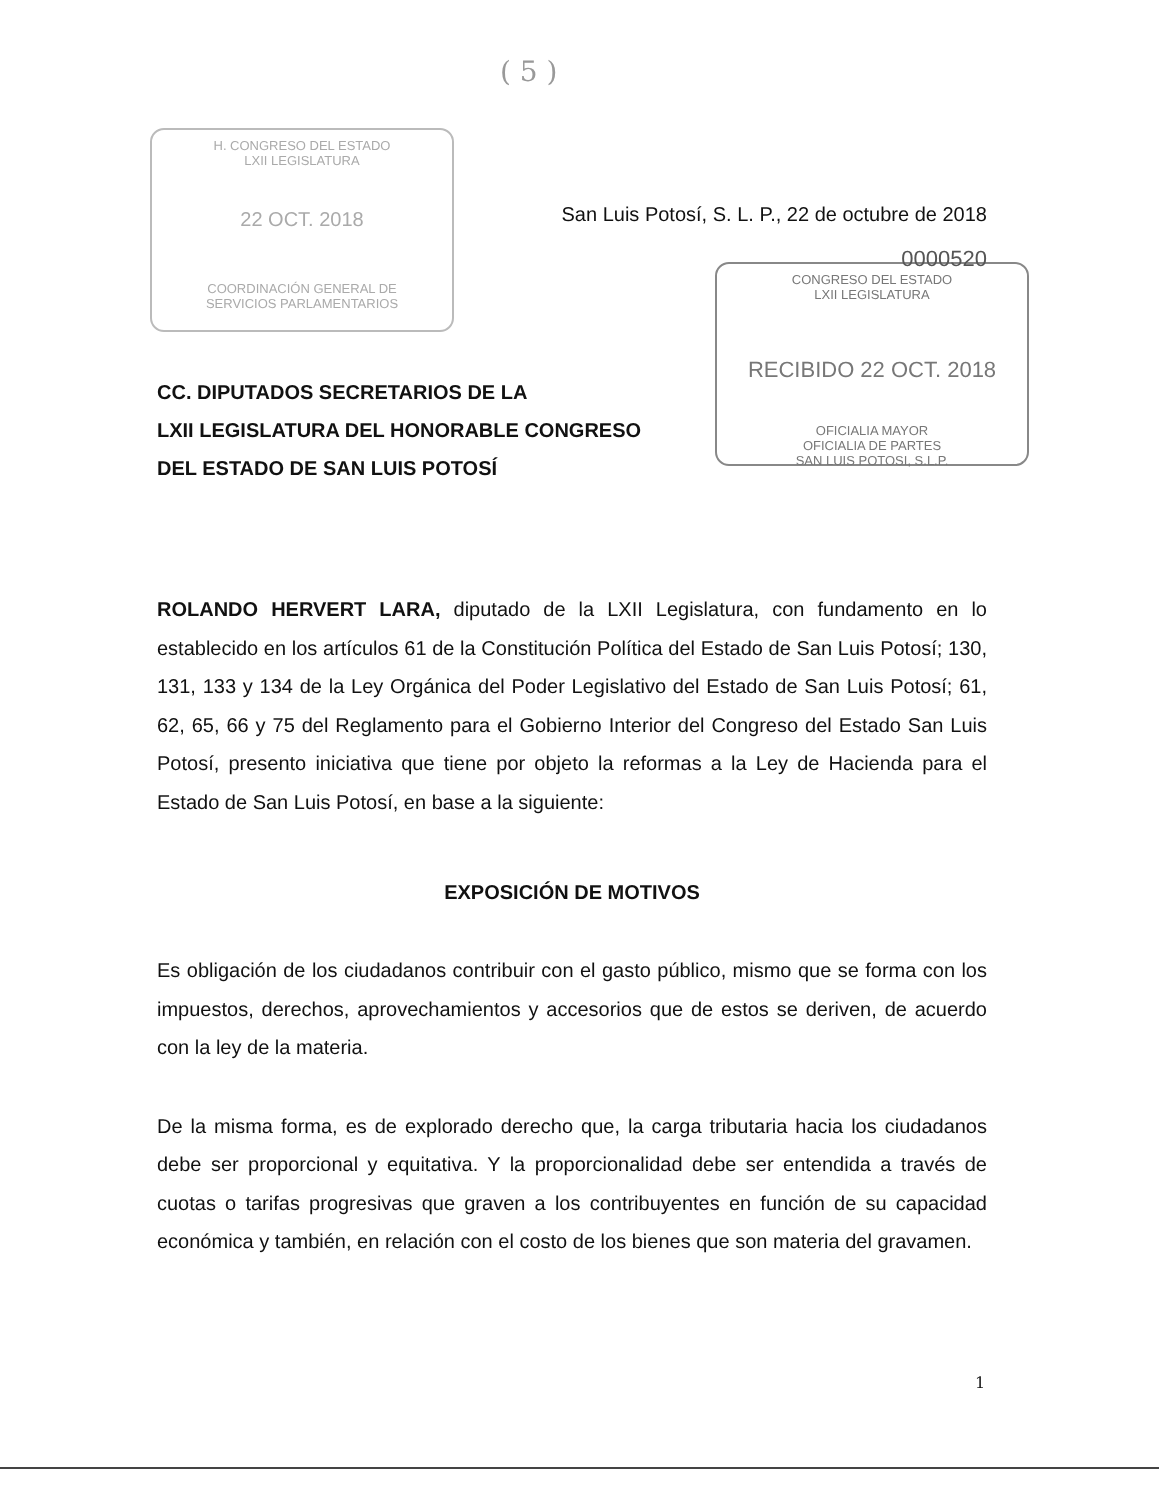( 5 )
H. CONGRESO DEL ESTADO
LXII LEGISLATURA
22 OCT. 2018
COORDINACIÓN GENERAL DE
SERVICIOS PARLAMENTARIOS
CONGRESO DEL ESTADO
LXII LEGISLATURA
RECIBIDO 22 OCT. 2018
OFICIALIA MAYOR
OFICIALIA DE PARTES
SAN LUIS POTOSI, S.L.P.
San Luis Potosí, S. L. P., 22 de octubre de 2018
0000520
CC. DIPUTADOS SECRETARIOS DE LA
LXII LEGISLATURA DEL HONORABLE CONGRESO
DEL ESTADO DE SAN LUIS POTOSÍ
ROLANDO HERVERT LARA, diputado de la LXII Legislatura, con fundamento en lo establecido en los artículos 61 de la Constitución Política del Estado de San Luis Potosí; 130, 131, 133 y 134 de la Ley Orgánica del Poder Legislativo del Estado de San Luis Potosí; 61, 62, 65, 66 y 75 del Reglamento para el Gobierno Interior del Congreso del Estado San Luis Potosí, presento iniciativa que tiene por objeto la reformas a la Ley de Hacienda para el Estado de San Luis Potosí, en base a la siguiente:
EXPOSICIÓN DE MOTIVOS
Es obligación de los ciudadanos contribuir con el gasto público, mismo que se forma con los impuestos, derechos, aprovechamientos y accesorios que de estos se deriven, de acuerdo con la ley de la materia.
De la misma forma, es de explorado derecho que, la carga tributaria hacia los ciudadanos debe ser proporcional y equitativa. Y la proporcionalidad debe ser entendida a través de cuotas o tarifas progresivas que graven a los contribuyentes en función de su capacidad económica y también, en relación con el costo de los bienes que son materia del gravamen.
1